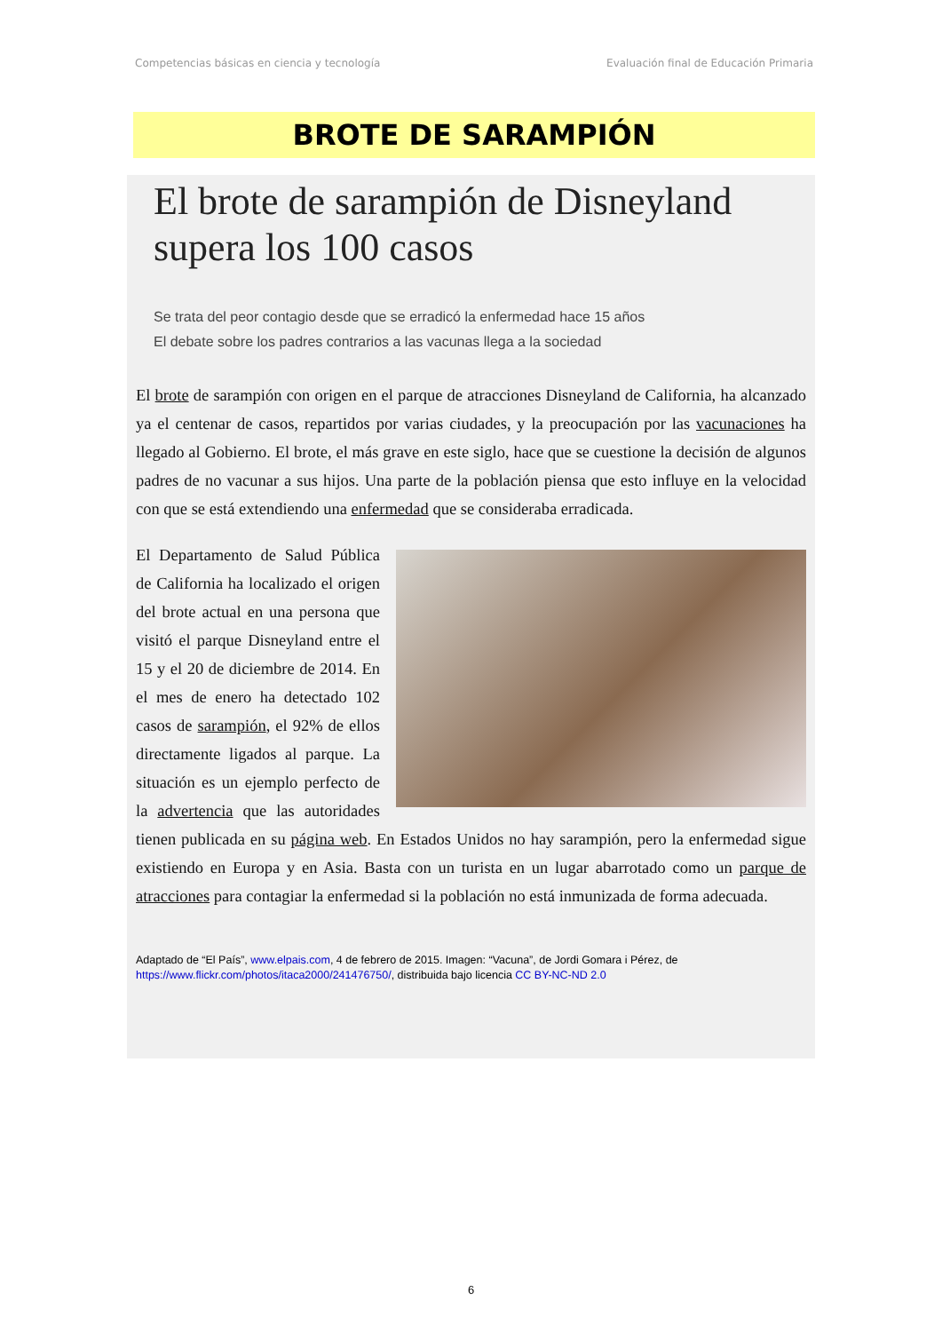Competencias básicas en ciencia y tecnología Evaluación final de Educación Primaria
BROTE DE SARAMPIÓN
El brote de sarampión de Disneyland supera los 100 casos
Se trata del peor contagio desde que se erradicó la enfermedad hace 15 años
El debate sobre los padres contrarios a las vacunas llega a la sociedad
El brote de sarampión con origen en el parque de atracciones Disneyland de California, ha alcanzado ya el centenar de casos, repartidos por varias ciudades, y la preocupación por las vacunaciones ha llegado al Gobierno. El brote, el más grave en este siglo, hace que se cuestione la decisión de algunos padres de no vacunar a sus hijos. Una parte de la población piensa que esto influye en la velocidad con que se está extendiendo una enfermedad que se consideraba erradicada.
El Departamento de Salud Pública de California ha localizado el origen del brote actual en una persona que visitó el parque Disneyland entre el 15 y el 20 de diciembre de 2014. En el mes de enero ha detectado 102 casos de sarampión, el 92% de ellos directamente ligados al parque. La situación es un ejemplo perfecto de la advertencia que las autoridades tienen publicada en su página web. En Estados Unidos no hay sarampión, pero la enfermedad sigue existiendo en Europa y en Asia. Basta con un turista en un lugar abarrotado como un parque de atracciones para contagiar la enfermedad si la población no está inmunizada de forma adecuada.
Adaptado de “El País”, www.elpais.com, 4 de febrero de 2015. Imagen: “Vacuna”, de Jordi Gomara i Pérez, de https://www.flickr.com/photos/itaca2000/241476750/, distribuida bajo licencia CC BY-NC-ND 2.0
6